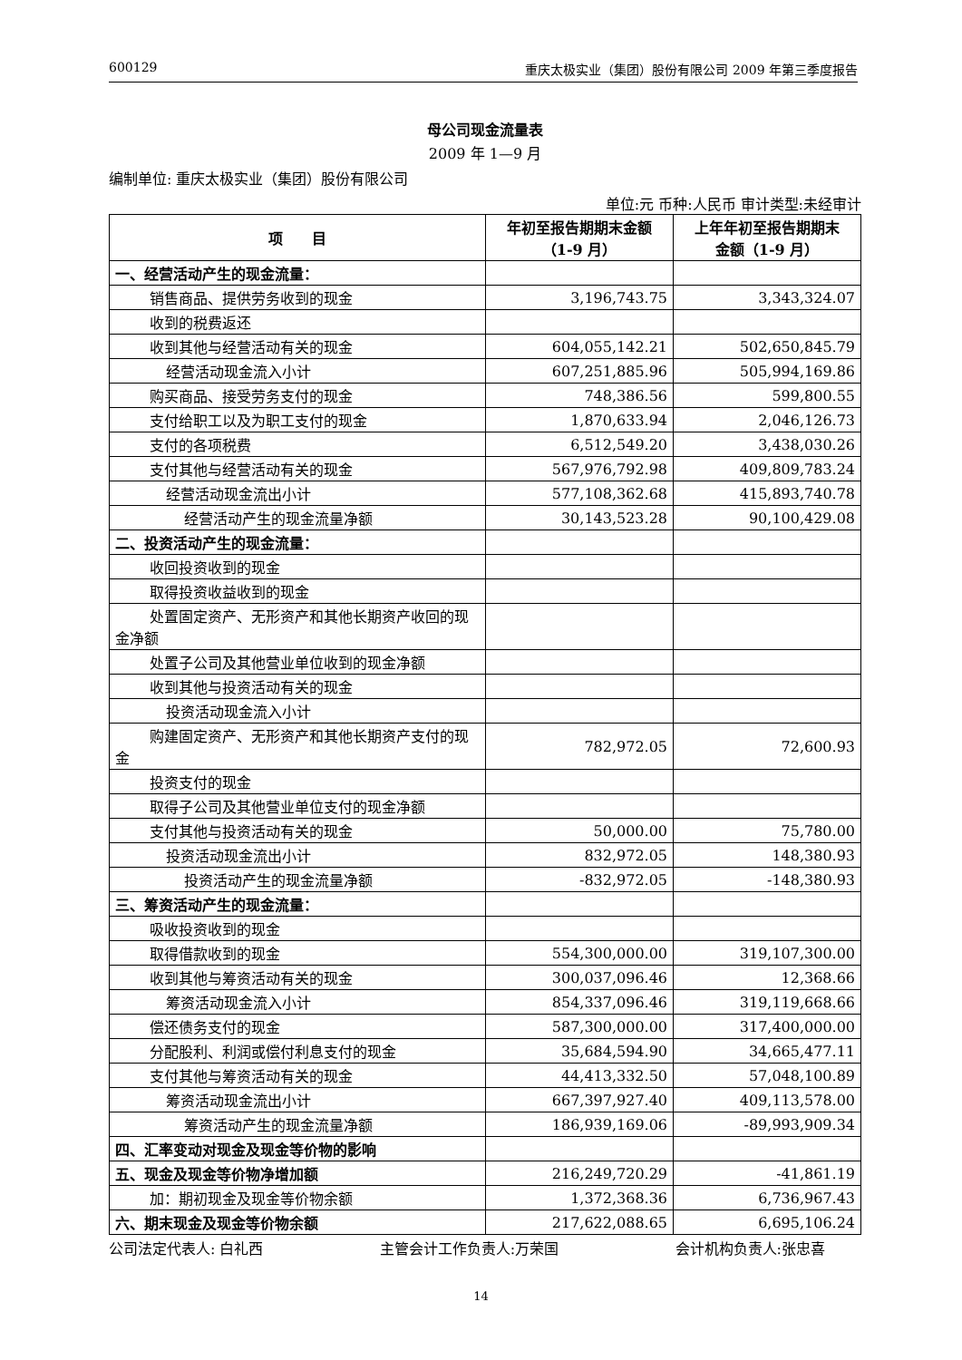600129 重庆太极实业（集团）股份有限公司 2009 年第三季度报告
母公司现金流量表
2009 年 1—9 月
编制单位: 重庆太极实业（集团）股份有限公司
单位:元 币种:人民币 审计类型:未经审计
| 项 目 | 年初至报告期期末金额 （1-9 月） | 上年年初至报告期期末 金额（1-9 月） |
| --- | --- | --- |
| 一、经营活动产生的现金流量： | | |
| 销售商品、提供劳务收到的现金 | 3,196,743.75 | 3,343,324.07 |
| 收到的税费返还 | | |
| 收到其他与经营活动有关的现金 | 604,055,142.21 | 502,650,845.79 |
| 经营活动现金流入小计 | 607,251,885.96 | 505,994,169.86 |
| 购买商品、接受劳务支付的现金 | 748,386.56 | 599,800.55 |
| 支付给职工以及为职工支付的现金 | 1,870,633.94 | 2,046,126.73 |
| 支付的各项税费 | 6,512,549.20 | 3,438,030.26 |
| 支付其他与经营活动有关的现金 | 567,976,792.98 | 409,809,783.24 |
| 经营活动现金流出小计 | 577,108,362.68 | 415,893,740.78 |
| 经营活动产生的现金流量净额 | 30,143,523.28 | 90,100,429.08 |
| 二、投资活动产生的现金流量： | | |
| 收回投资收到的现金 | | |
| 取得投资收益收到的现金 | | |
| 处置固定资产、无形资产和其他长期资产收回的现金净额 | | |
| 处置子公司及其他营业单位收到的现金净额 | | |
| 收到其他与投资活动有关的现金 | | |
| 投资活动现金流入小计 | | |
| 购建固定资产、无形资产和其他长期资产支付的现金 | 782,972.05 | 72,600.93 |
| 投资支付的现金 | | |
| 取得子公司及其他营业单位支付的现金净额 | | |
| 支付其他与投资活动有关的现金 | 50,000.00 | 75,780.00 |
| 投资活动现金流出小计 | 832,972.05 | 148,380.93 |
| 投资活动产生的现金流量净额 | -832,972.05 | -148,380.93 |
| 三、筹资活动产生的现金流量： | | |
| 吸收投资收到的现金 | | |
| 取得借款收到的现金 | 554,300,000.00 | 319,107,300.00 |
| 收到其他与筹资活动有关的现金 | 300,037,096.46 | 12,368.66 |
| 筹资活动现金流入小计 | 854,337,096.46 | 319,119,668.66 |
| 偿还债务支付的现金 | 587,300,000.00 | 317,400,000.00 |
| 分配股利、利润或偿付利息支付的现金 | 35,684,594.90 | 34,665,477.11 |
| 支付其他与筹资活动有关的现金 | 44,413,332.50 | 57,048,100.89 |
| 筹资活动现金流出小计 | 667,397,927.40 | 409,113,578.00 |
| 筹资活动产生的现金流量净额 | 186,939,169.06 | -89,993,909.34 |
| 四、汇率变动对现金及现金等价物的影响 | | |
| 五、现金及现金等价物净增加额 | 216,249,720.29 | -41,861.19 |
| 加：期初现金及现金等价物余额 | 1,372,368.36 | 6,736,967.43 |
| 六、期末现金及现金等价物余额 | 217,622,088.65 | 6,695,106.24 |
公司法定代表人: 白礼西 主管会计工作负责人:万荣国 会计机构负责人:张忠喜
14